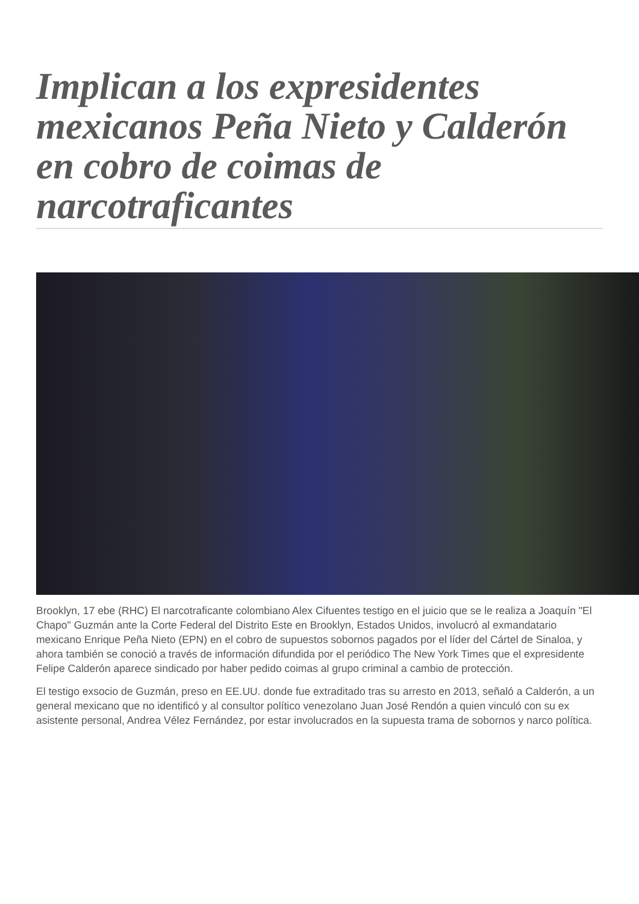Implican a los expresidentes mexicanos Peña Nieto y Calderón en cobro de coimas de narcotraficantes
Brooklyn, 17 ebe (RHC) El narcotraficante colombiano Alex Cifuentes testigo en el juicio que se le realiza a Joaquín "El Chapo" Guzmán ante la Corte Federal del Distrito Este en Brooklyn, Estados Unidos, involucró al exmandatario mexicano Enrique Peña Nieto (EPN) en el cobro de supuestos sobornos pagados por el líder del Cártel de Sinaloa, y ahora también se conoció a través de información difundida por el periódico The New York Times que el expresidente Felipe Calderón aparece sindicado por haber pedido coimas al grupo criminal a cambio de protección.
El testigo exsocio de Guzmán, preso en EE.UU. donde fue extraditado tras su arresto en 2013, señaló a Calderón, a un general mexicano que no identificó y al consultor político venezolano Juan José Rendón a quien vinculó con su ex asistente personal, Andrea Vélez Fernández, por estar involucrados en la supuesta trama de sobornos y narco política.